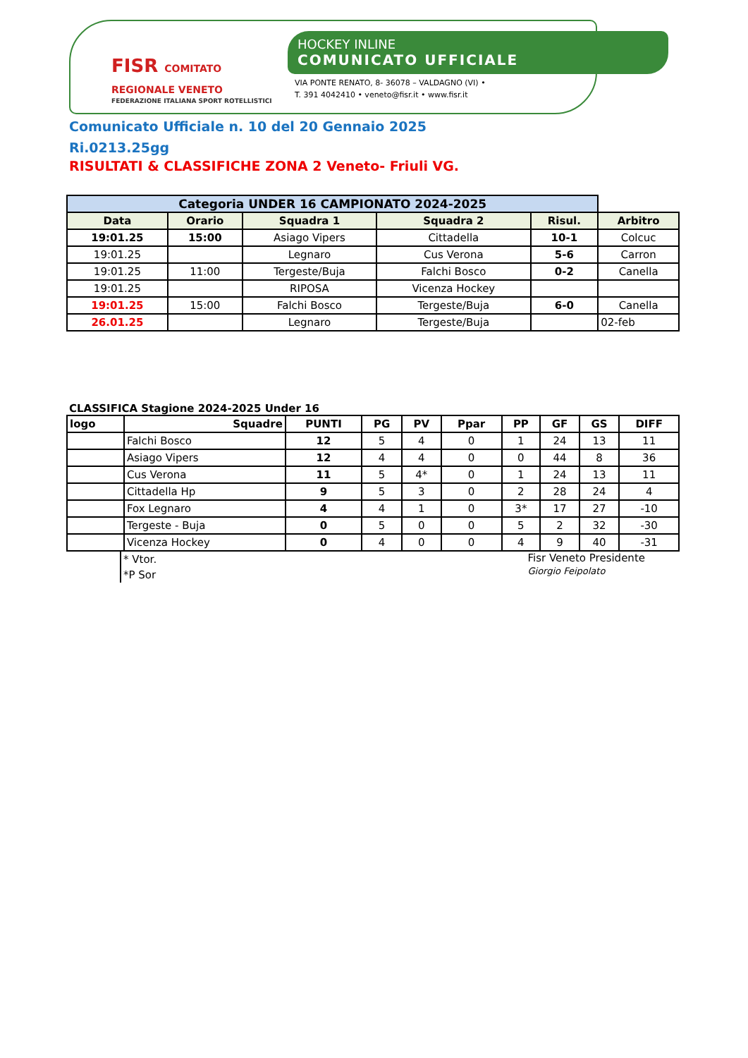FISR COMITATO REGIONALE VENETO
FEDERAZIONE ITALIANA SPORT ROTELLISTICI
HOCKEY INLINE
COMUNICATO UFFICIALE
VIA PONTE RENATO, 8- 36078 – VALDAGNO (VI) •
T. 391 4042410 • veneto@fisr.it • www.fisr.it
Comunicato Ufficiale n. 10 del 20 Gennaio 2025
Ri.0213.25gg
RISULTATI & CLASSIFICHE ZONA 2 Veneto- Friuli VG.
| Categoria UNDER 16 CAMPIONATO 2024-2025 | | | | | |
| Data | Orario | Squadra 1 | Squadra 2 | Risul. | Arbitro |
| 19:01.25 | 15:00 | Asiago Vipers | Cittadella | 10-1 | Colcuc |
| 19:01.25 | | Legnaro | Cus Verona | 5-6 | Carron |
| 19:01.25 | 11:00 | Tergeste/Buja | Falchi Bosco | 0-2 | Canella |
| 19:01.25 | | RIPOSA | Vicenza Hockey | | |
| 19:01.25 | 15:00 | Falchi Bosco | Tergeste/Buja | 6-0 | Canella |
| 26.01.25 | | Legnaro | Tergeste/Buja | | 02-feb |
CLASSIFICA Stagione 2024-2025 Under 16
| logo | Squadre | PUNTI | PG | PV | Ppar | PP | GF | GS | DIFF |
| --- | --- | --- | --- | --- | --- | --- | --- | --- | --- |
| | Falchi Bosco | 12 | 5 | 4 | 0 | 1 | 24 | 13 | 11 |
| | Asiago Vipers | 12 | 4 | 4 | 0 | 0 | 44 | 8 | 36 |
| | Cus Verona | 11 | 5 | 4* | 0 | 1 | 24 | 13 | 11 |
| | Cittadella Hp | 9 | 5 | 3 | 0 | 2 | 28 | 24 | 4 |
| | Fox Legnaro | 4 | 4 | 1 | 0 | 3* | 17 | 27 | -10 |
| | Tergeste - Buja | 0 | 5 | 0 | 0 | 5 | 2 | 32 | -30 |
| | Vicenza Hockey | 0 | 4 | 0 | 0 | 4 | 9 | 40 | -31 |
* Vtor.
*P Sor
Fisr Veneto Presidente
Giorgio Feipolato